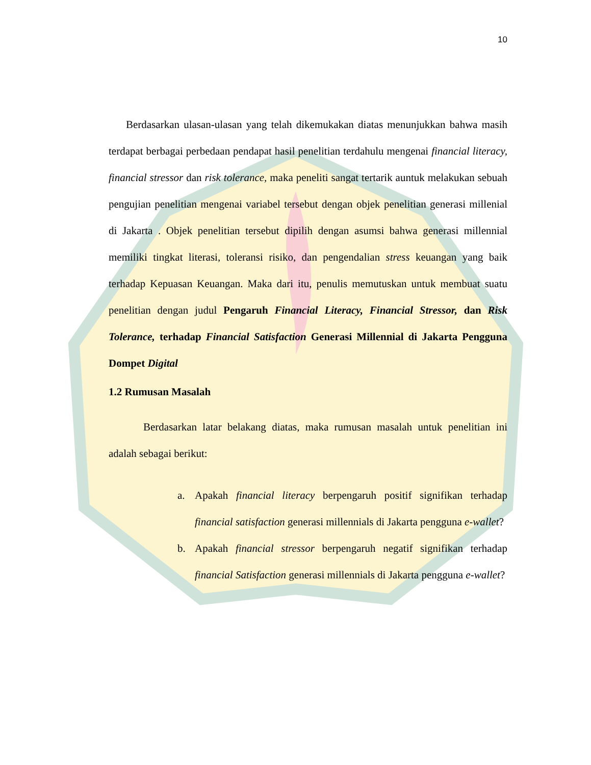10
Berdasarkan ulasan-ulasan yang telah dikemukakan diatas menunjukkan bahwa masih terdapat berbagai perbedaan pendapat hasil penelitian terdahulu mengenai financial literacy, financial stressor dan risk tolerance, maka peneliti sangat tertarik auntuk melakukan sebuah pengujian penelitian mengenai variabel tersebut dengan objek penelitian generasi millenial di Jakarta . Objek penelitian tersebut dipilih dengan asumsi bahwa generasi millennial memiliki tingkat literasi, toleransi risiko, dan pengendalian stress keuangan yang baik terhadap Kepuasan Keuangan. Maka dari itu, penulis memutuskan untuk membuat suatu penelitian dengan judul Pengaruh Financial Literacy, Financial Stressor, dan Risk Tolerance, terhadap Financial Satisfaction Generasi Millennial di Jakarta Pengguna Dompet Digital
1.2 Rumusan Masalah
Berdasarkan latar belakang diatas, maka rumusan masalah untuk penelitian ini adalah sebagai berikut:
a. Apakah financial literacy berpengaruh positif signifikan terhadap financial satisfaction generasi millennials di Jakarta pengguna e-wallet?
b. Apakah financial stressor berpengaruh negatif signifikan terhadap financial Satisfaction generasi millennials di Jakarta pengguna e-wallet?